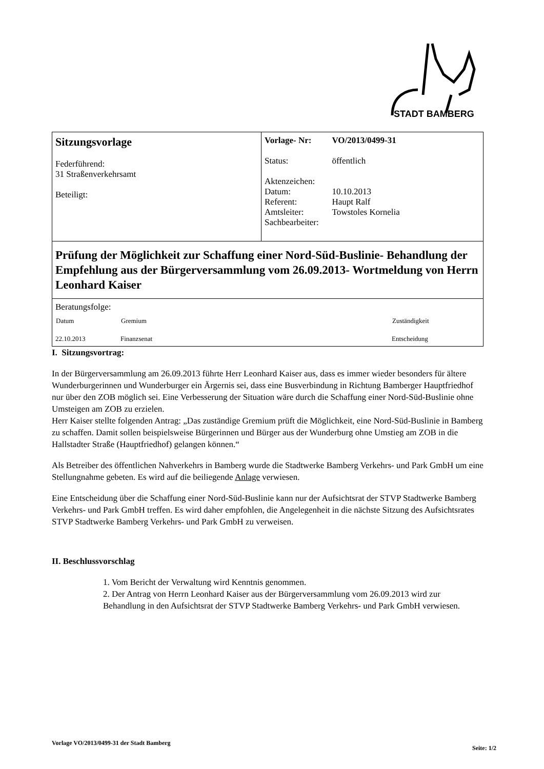STADT BAMBERG
| Sitzungsvorlage Federführend: 31 Straßenverkehrsamt Beteiligt: | / Vorlage- Nr: / VO/2013/0499-31 / / Status: / öffentlich / / Aktenzeichen: / / / Datum: / 10.10.2013 / / Referent: / Haupt Ralf / / Amtsleiter: / Towstoles Kornelia / / Sachbearbeiter: / / |
| Prüfung der Möglichkeit zur Schaffung einer Nord-Süd-Buslinie- Behandlung der Empfehlung aus der Bürgerversammlung vom 26.09.2013- Wortmeldung von Herrn Leonhard Kaiser | |
| Beratungsfolge: / Datum / Gremium / Zuständigkeit / / --- / --- / --- / / 22.10.2013 / Finanzsenat / Entscheidung / | |
I. Sitzungsvortrag:
In der Bürgerversammlung am 26.09.2013 führte Herr Leonhard Kaiser aus, dass es immer wieder besonders für ältere Wunderburgerinnen und Wunderburger ein Ärgernis sei, dass eine Busverbindung in Richtung Bamberger Hauptfriedhof nur über den ZOB möglich sei. Eine Verbesserung der Situation wäre durch die Schaffung einer Nord-Süd-Buslinie ohne Umsteigen am ZOB zu erzielen.
Herr Kaiser stellte folgenden Antrag: „Das zuständige Gremium prüft die Möglichkeit, eine Nord-Süd-Buslinie in Bamberg zu schaffen. Damit sollen beispielsweise Bürgerinnen und Bürger aus der Wunderburg ohne Umstieg am ZOB in die Hallstadter Straße (Hauptfriedhof) gelangen können.“
Als Betreiber des öffentlichen Nahverkehrs in Bamberg wurde die Stadtwerke Bamberg Verkehrs- und Park GmbH um eine Stellungnahme gebeten. Es wird auf die beiliegende Anlage verwiesen.
Eine Entscheidung über die Schaffung einer Nord-Süd-Buslinie kann nur der Aufsichtsrat der STVP Stadtwerke Bamberg Verkehrs- und Park GmbH treffen. Es wird daher empfohlen, die Angelegenheit in die nächste Sitzung des Aufsichtsrates STVP Stadtwerke Bamberg Verkehrs- und Park GmbH zu verweisen.
II. Beschlussvorschlag
1. Vom Bericht der Verwaltung wird Kenntnis genommen.
2. Der Antrag von Herrn Leonhard Kaiser aus der Bürgerversammlung vom 26.09.2013 wird zur Behandlung in den Aufsichtsrat der STVP Stadtwerke Bamberg Verkehrs- und Park GmbH verwiesen.
Vorlage VO/2013/0499-31 der Stadt Bamberg Seite: 1/2